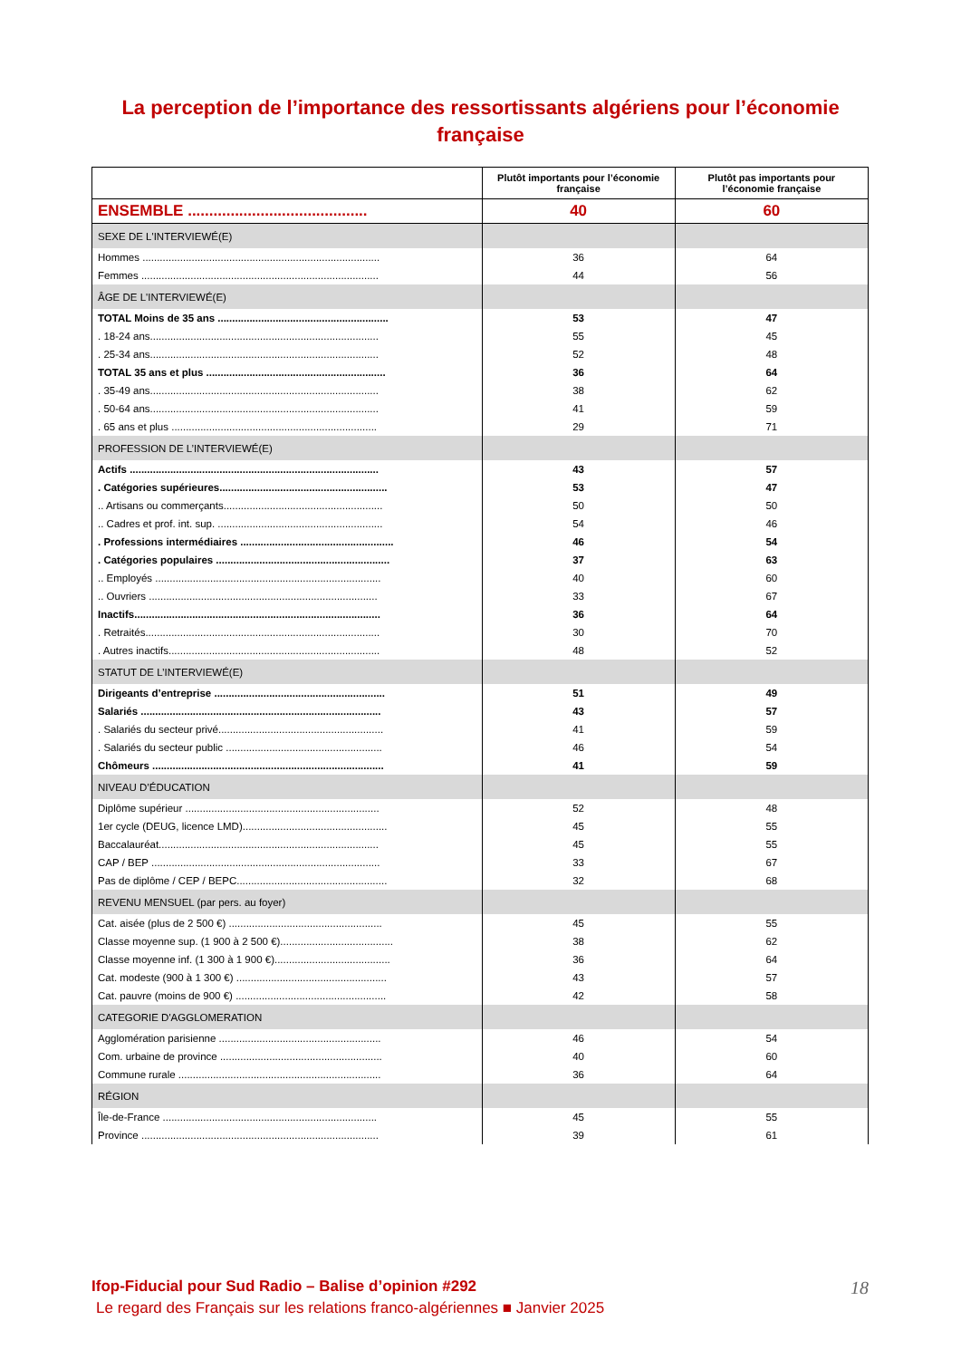La perception de l’importance des ressortissants algériens pour l’économie française
| | Plutôt importants pour l’économie française | Plutôt pas importants pour l’économie française |
| --- | --- | --- |
| ENSEMBLE .......................................... | 40 | 60 |
| SEXE DE L'INTERVIEWÉ(E) | | |
| Hommes .................................................................................. | 36 | 64 |
| Femmes .................................................................................. | 44 | 56 |
| ÂGE DE L'INTERVIEWÉ(E) | | |
| TOTAL Moins de 35 ans ........................................................... | 53 | 47 |
| . 18-24 ans............................................................................... | 55 | 45 |
| . 25-34 ans............................................................................... | 52 | 48 |
| TOTAL 35 ans et plus .............................................................. | 36 | 64 |
| . 35-49 ans............................................................................... | 38 | 62 |
| . 50-64 ans............................................................................... | 41 | 59 |
| . 65 ans et plus ....................................................................... | 29 | 71 |
| PROFESSION DE L’INTERVIEWÉ(E) | | |
| Actifs ...................................................................................... | 43 | 57 |
| . Catégories supérieures.......................................................... | 53 | 47 |
| .. Artisans ou commerçants....................................................... | 50 | 50 |
| .. Cadres et prof. int. sup. ......................................................... | 54 | 46 |
| . Professions intermédiaires ..................................................... | 46 | 54 |
| . Catégories populaires ............................................................ | 37 | 63 |
| .. Employés .............................................................................. | 40 | 60 |
| .. Ouvriers ............................................................................... | 33 | 67 |
| Inactifs..................................................................................... | 36 | 64 |
| . Retraités................................................................................. | 30 | 70 |
| . Autres inactifs......................................................................... | 48 | 52 |
| STATUT DE L’INTERVIEWÉ(E) | | |
| Dirigeants d’entreprise ........................................................... | 51 | 49 |
| Salariés ................................................................................... | 43 | 57 |
| . Salariés du secteur privé......................................................... | 41 | 59 |
| . Salariés du secteur public ...................................................... | 46 | 54 |
| Chômeurs ................................................................................ | 41 | 59 |
| NIVEAU D’ÉDUCATION | | |
| Diplôme supérieur ................................................................... | 52 | 48 |
| 1er cycle (DEUG, licence LMD).................................................. | 45 | 55 |
| Baccalauréat............................................................................ | 45 | 55 |
| CAP / BEP ............................................................................... | 33 | 67 |
| Pas de diplôme / CEP / BEPC.................................................... | 32 | 68 |
| REVENU MENSUEL (par pers. au foyer) | | |
| Cat. aisée (plus de 2 500 €) ..................................................... | 45 | 55 |
| Classe moyenne sup. (1 900 à 2 500 €)....................................... | 38 | 62 |
| Classe moyenne inf. (1 300 à 1 900 €)........................................ | 36 | 64 |
| Cat. modeste (900 à 1 300 €) .................................................... | 43 | 57 |
| Cat. pauvre (moins de 900 €) .................................................... | 42 | 58 |
| CATEGORIE D'AGGLOMERATION | | |
| Agglomération parisienne ........................................................ | 46 | 54 |
| Com. urbaine de province ........................................................ | 40 | 60 |
| Commune rurale ...................................................................... | 36 | 64 |
| RÉGION | | |
| Île-de-France .......................................................................... | 45 | 55 |
| Province .................................................................................. | 39 | 61 |
Ifop-Fiducial pour Sud Radio – Balise d’opinion #292 18
Le regard des Français sur les relations franco-algériennes ■ Janvier 2025